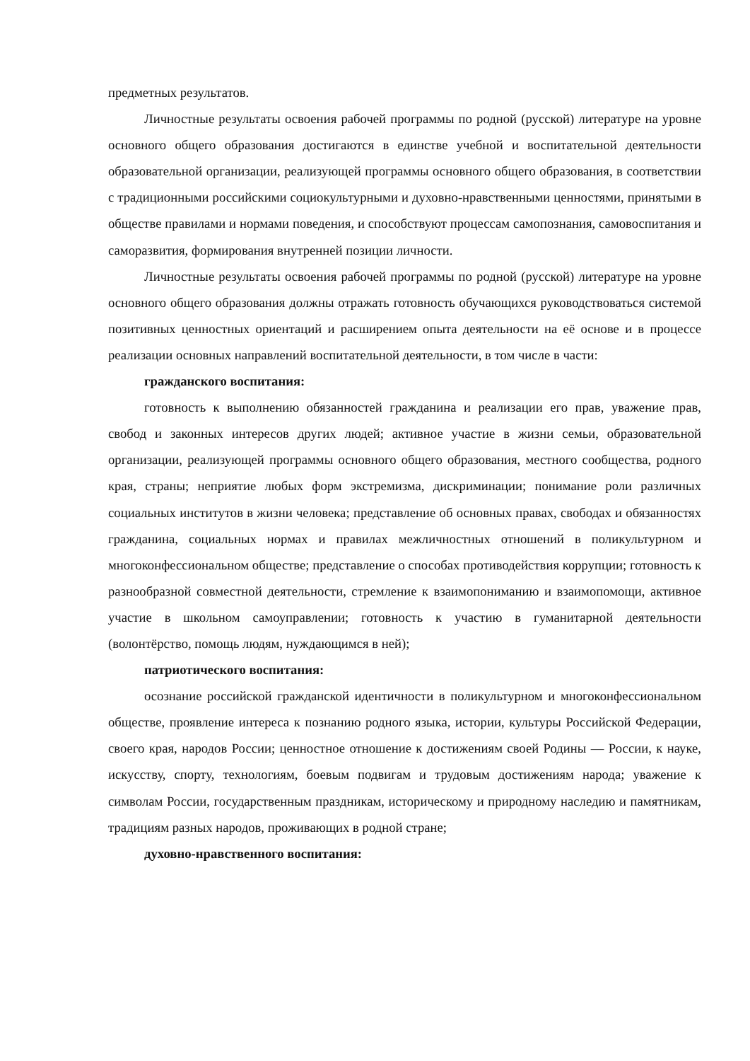предметных результатов.
Личностные результаты освоения рабочей программы по родной (русской) литературе на уровне основного общего образования достигаются в единстве учебной и воспитательной деятельности образовательной организации, реализующей программы основного общего образования, в соответствии с традиционными российскими социокультурными и духовно-нравственными ценностями, принятыми в обществе правилами и нормами поведения, и способствуют процессам самопознания, самовоспитания и саморазвития, формирования внутренней позиции личности.
Личностные результаты освоения рабочей программы по родной (русской) литературе на уровне основного общего образования должны отражать готовность обучающихся руководствоваться системой позитивных ценностных ориентаций и расширением опыта деятельности на её основе и в процессе реализации основных направлений воспитательной деятельности, в том числе в части:
гражданского воспитания:
готовность к выполнению обязанностей гражданина и реализации его прав, уважение прав, свобод и законных интересов других людей; активное участие в жизни семьи, образовательной организации, реализующей программы основного общего образования, местного сообщества, родного края, страны; неприятие любых форм экстремизма, дискриминации; понимание роли различных социальных институтов в жизни человека; представление об основных правах, свободах и обязанностях гражданина, социальных нормах и правилах межличностных отношений в поликультурном и многоконфессиональном обществе; представление о способах противодействия коррупции; готовность к разнообразной совместной деятельности, стремление к взаимопониманию и взаимопомощи, активное участие в школьном самоуправлении; готовность к участию в гуманитарной деятельности (волонтёрство, помощь людям, нуждающимся в ней);
патриотического воспитания:
осознание российской гражданской идентичности в поликультурном и многоконфессиональном обществе, проявление интереса к познанию родного языка, истории, культуры Российской Федерации, своего края, народов России; ценностное отношение к достижениям своей Родины — России, к науке, искусству, спорту, технологиям, боевым подвигам и трудовым достижениям народа; уважение к символам России, государственным праздникам, историческому и природному наследию и памятникам, традициям разных народов, проживающих в родной стране;
духовно-нравственного воспитания: